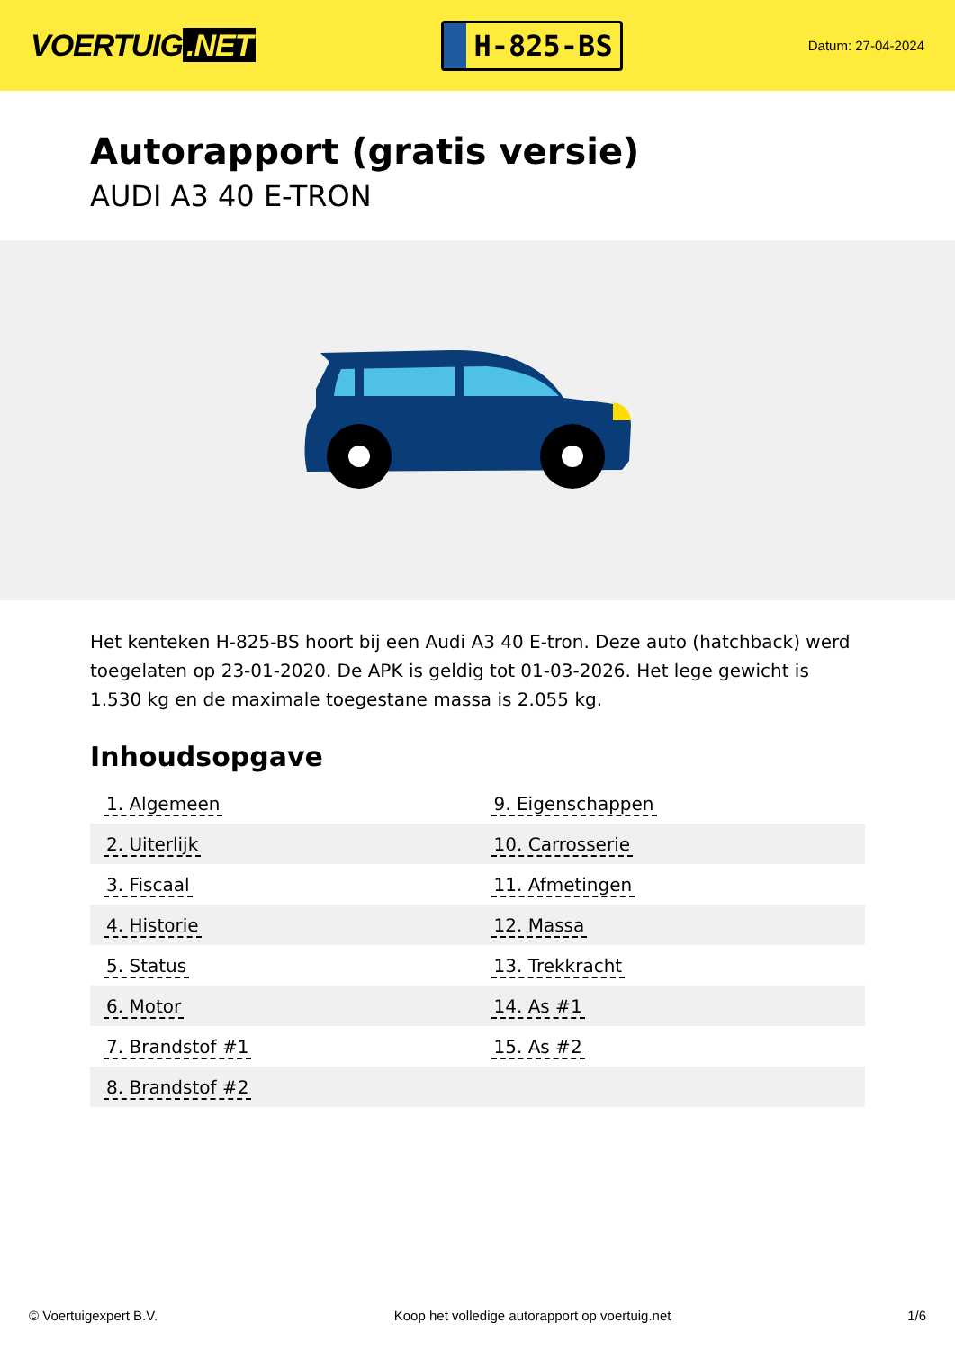VOERTUIG.NET
H-825-BS
Datum: 27-04-2024
Autorapport (gratis versie)
AUDI A3 40 E-TRON
Het kenteken H-825-BS hoort bij een Audi A3 40 E-tron. Deze auto (hatchback) werd toegelaten op 23-01-2020. De APK is geldig tot 01-03-2026. Het lege gewicht is 1.530 kg en de maximale toegestane massa is 2.055 kg.
Inhoudsopgave
| 1. Algemeen | 9. Eigenschappen |
| 2. Uiterlijk | 10. Carrosserie |
| 3. Fiscaal | 11. Afmetingen |
| 4. Historie | 12. Massa |
| 5. Status | 13. Trekkracht |
| 6. Motor | 14. As #1 |
| 7. Brandstof #1 | 15. As #2 |
| 8. Brandstof #2 | |
© Voertuigexpert B.V. Koop het volledige autorapport op voertuig.net 1/6